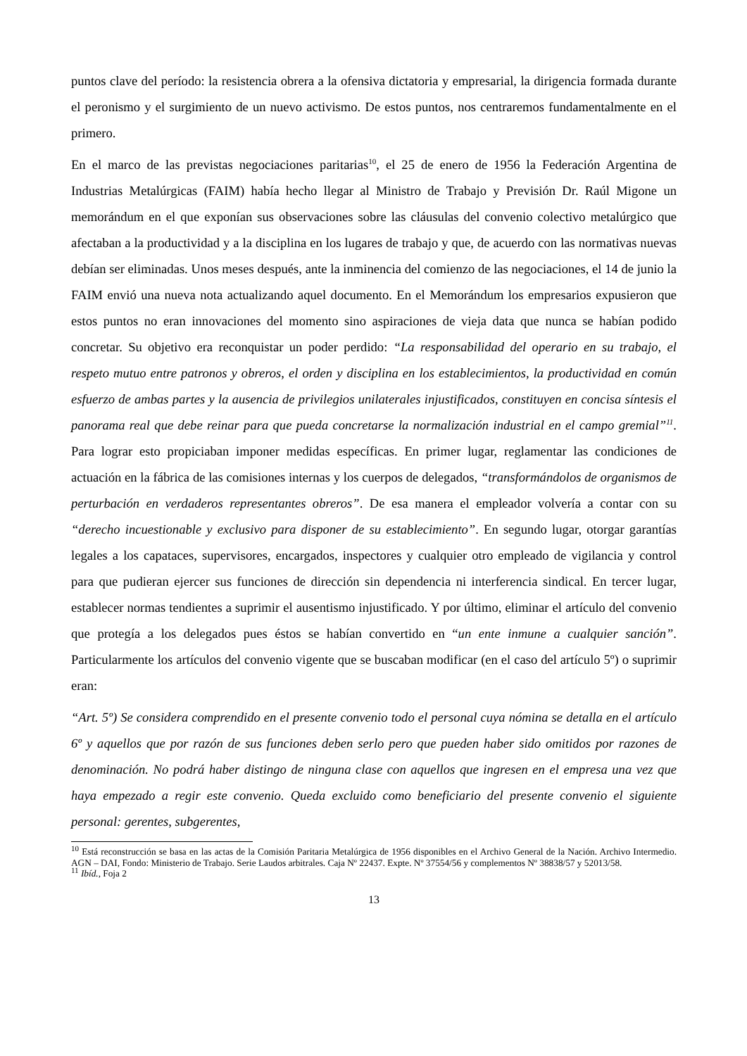puntos clave del período: la resistencia obrera a la ofensiva dictatoria y empresarial, la dirigencia formada durante el peronismo y el surgimiento de un nuevo activismo. De estos puntos, nos centraremos fundamentalmente en el primero.
En el marco de las previstas negociaciones paritarias<sup>10</sup>, el 25 de enero de 1956 la Federación Argentina de Industrias Metalúrgicas (FAIM) había hecho llegar al Ministro de Trabajo y Previsión Dr. Raúl Migone un memorándum en el que exponían sus observaciones sobre las cláusulas del convenio colectivo metalúrgico que afectaban a la productividad y a la disciplina en los lugares de trabajo y que, de acuerdo con las normativas nuevas debían ser eliminadas. Unos meses después, ante la inminencia del comienzo de las negociaciones, el 14 de junio la FAIM envió una nueva nota actualizando aquel documento. En el Memorándum los empresarios expusieron que estos puntos no eran innovaciones del momento sino aspiraciones de vieja data que nunca se habían podido concretar. Su objetivo era reconquistar un poder perdido: “La responsabilidad del operario en su trabajo, el respeto mutuo entre patronos y obreros, el orden y disciplina en los establecimientos, la productividad en común esfuerzo de ambas partes y la ausencia de privilegios unilaterales injustificados, constituyen en concisa síntesis el panorama real que debe reinar para que pueda concretarse la normalización industrial en el campo gremial”<sup>11</sup>. Para lograr esto propiciaban imponer medidas específicas. En primer lugar, reglamentar las condiciones de actuación en la fábrica de las comisiones internas y los cuerpos de delegados, “transformándolos de organismos de perturbación en verdaderos representantes obreros”. De esa manera el empleador volvería a contar con su “derecho incuestionable y exclusivo para disponer de su establecimiento”. En segundo lugar, otorgar garantías legales a los capataces, supervisores, encargados, inspectores y cualquier otro empleado de vigilancia y control para que pudieran ejercer sus funciones de dirección sin dependencia ni interferencia sindical. En tercer lugar, establecer normas tendientes a suprimir el ausentismo injustificado. Y por último, eliminar el artículo del convenio que protegía a los delegados pues éstos se habían convertido en “un ente inmune a cualquier sanción”. Particularmente los artículos del convenio vigente que se buscaban modificar (en el caso del artículo 5º) o suprimir eran:
“Art. 5º) Se considera comprendido en el presente convenio todo el personal cuya nómina se detalla en el artículo 6º y aquellos que por razón de sus funciones deben serlo pero que pueden haber sido omitidos por razones de denominación. No podrá haber distingo de ninguna clase con aquellos que ingresen en el empresa una vez que haya empezado a regir este convenio. Queda excluido como beneficiario del presente convenio el siguiente personal: gerentes, subgerentes,
<sup>10</sup> Está reconstrucción se basa en las actas de la Comisión Paritaria Metalúrgica de 1956 disponibles en el Archivo General de la Nación. Archivo Intermedio. AGN – DAI, Fondo: Ministerio de Trabajo. Serie Laudos arbitrales. Caja Nº 22437. Expte. Nº 37554/56 y complementos Nº 38838/57 y 52013/58.
<sup>11</sup> Ibíd., Foja 2
13